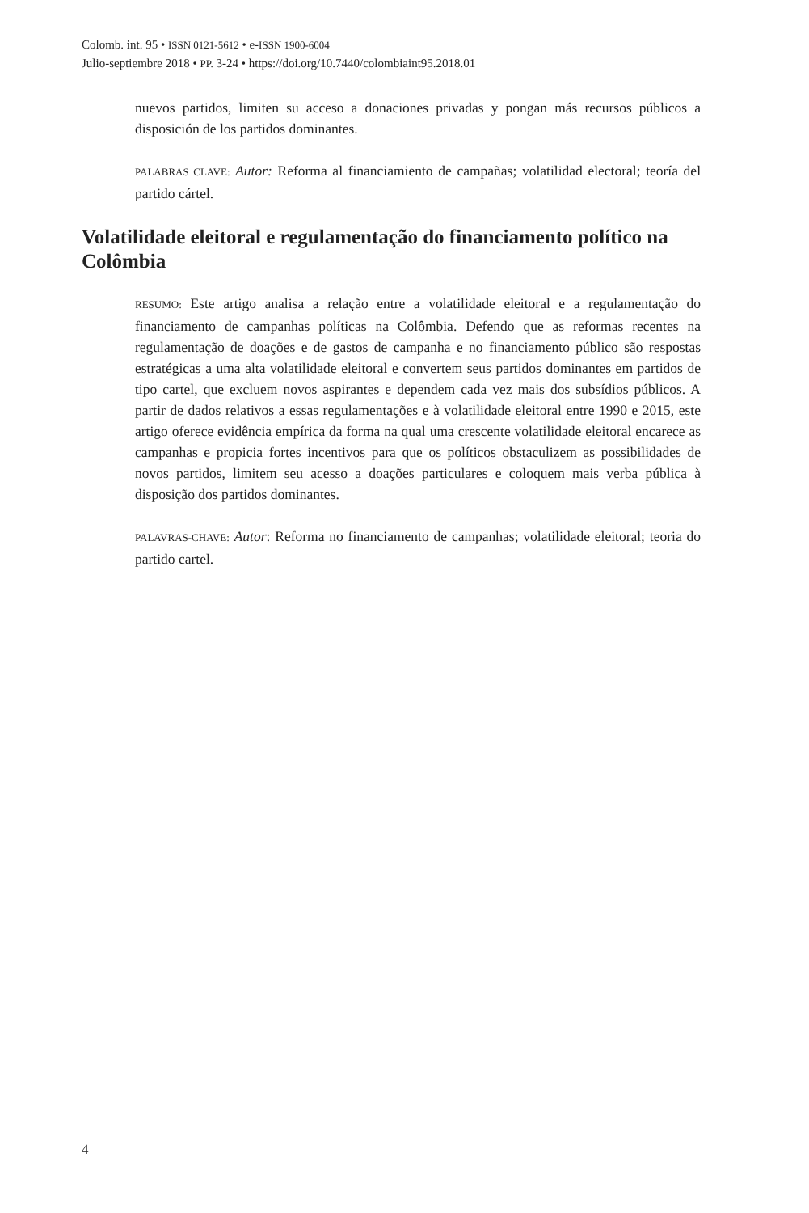Colomb. int. 95 • ISSN 0121-5612 • e-ISSN 1900-6004
Julio-septiembre 2018 • PP. 3-24 • https://doi.org/10.7440/colombiaint95.2018.01
nuevos partidos, limiten su acceso a donaciones privadas y pongan más recursos públicos a disposición de los partidos dominantes.
PALABRAS CLAVE: Autor: Reforma al financiamiento de campañas; volatilidad electoral; teoría del partido cártel.
Volatilidade eleitoral e regulamentação do financiamento político na Colômbia
RESUMO: Este artigo analisa a relação entre a volatilidade eleitoral e a regulamentação do financiamento de campanhas políticas na Colômbia. Defendo que as reformas recentes na regulamentação de doações e de gastos de campanha e no financiamento público são respostas estratégicas a uma alta volatilidade eleitoral e convertem seus partidos dominantes em partidos de tipo cartel, que excluem novos aspirantes e dependem cada vez mais dos subsídios públicos. A partir de dados relativos a essas regulamentações e à volatilidade eleitoral entre 1990 e 2015, este artigo oferece evidência empírica da forma na qual uma crescente volatilidade eleitoral encarece as campanhas e propicia fortes incentivos para que os políticos obstaculizem as possibilidades de novos partidos, limitem seu acesso a doações particulares e coloquem mais verba pública à disposição dos partidos dominantes.
PALAVRAS-CHAVE: Autor: Reforma no financiamento de campanhas; volatilidade eleitoral; teoria do partido cartel.
4